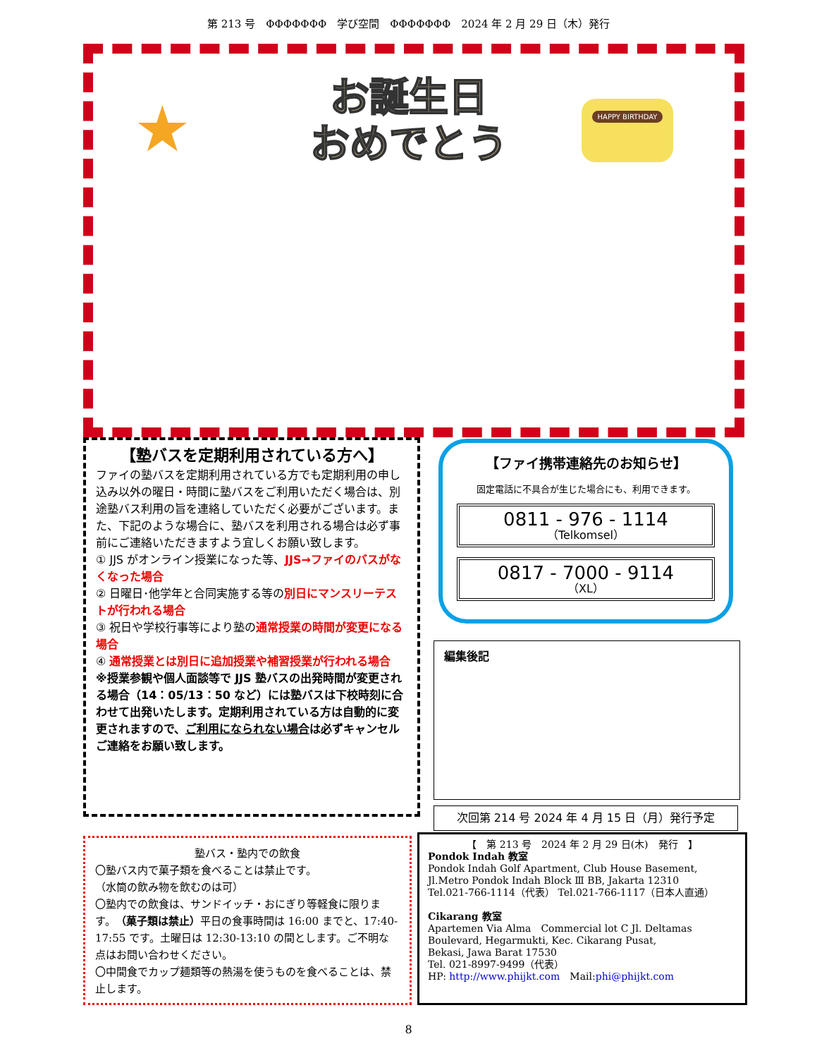第 213 号　ΦΦΦΦΦΦΦ　学び空間　ΦΦΦΦΦΦΦ　2024 年 2 月 29 日（木）発行
★
お誕生日
おめでとう
HAPPY BIRTHDAY
【塾バスを定期利用されている方へ】
ファイの塾バスを定期利用されている方でも定期利用の申し込み以外の曜日・時間に塾バスをご利用いただく場合は、別途塾バス利用の旨を連絡していただく必要がございます。また、下記のような場合に、塾バスを利用される場合は必ず事前にご連絡いただきますよう宜しくお願い致します。
① JJS がオンライン授業になった等、JJS→ファイのバスがなくなった場合
② 日曜日･他学年と合同実施する等の別日にマンスリーテストが行われる場合
③ 祝日や学校行事等により塾の通常授業の時間が変更になる場合
④ 通常授業とは別日に追加授業や補習授業が行われる場合
※授業参観や個人面談等で JJS 塾バスの出発時間が変更される場合（14：05/13：50 など）には塾バスは下校時刻に合わせて出発いたします。定期利用されている方は自動的に変更されますので、ご利用になられない場合は必ずキャンセルご連絡をお願い致します。
【ファイ携帯連絡先のお知らせ】
固定電話に不具合が生じた場合にも、利用できます。
0811 - 976 - 1114
（Telkomsel）
0817 - 7000 - 9114
（XL）
編集後記
次回第 214 号 2024 年 4 月 15 日（月）発行予定
塾バス・塾内での飲食
〇塾バス内で菓子類を食べることは禁止です。
（水筒の飲み物を飲むのは可）
〇塾内での飲食は、サンドイッチ・おにぎり等軽食に限ります。（菓子類は禁止）平日の食事時間は 16:00 までと、17:40-17:55 です。土曜日は 12:30-13:10 の間とします。ご不明な点はお問い合わせください。
〇中間食でカップ麺類等の熱湯を使うものを食べることは、禁止します。
【　第 213 号　2024 年 2 月 29 日(木)　発行　】
Pondok Indah 教室
Pondok Indah Golf Apartment, Club House Basement,
Jl.Metro Pondok Indah Block Ⅲ BB, Jakarta 12310
Tel.021-766-1114（代表） Tel.021-766-1117（日本人直通）
Cikarang 教室
Apartemen Via Alma　Commercial lot C Jl. Deltamas Boulevard, Hegarmukti, Kec. Cikarang Pusat,
Bekasi, Jawa Barat 17530
Tel. 021-8997-9499（代表）
HP: http://www.phijkt.com　Mail:phi@phijkt.com
8